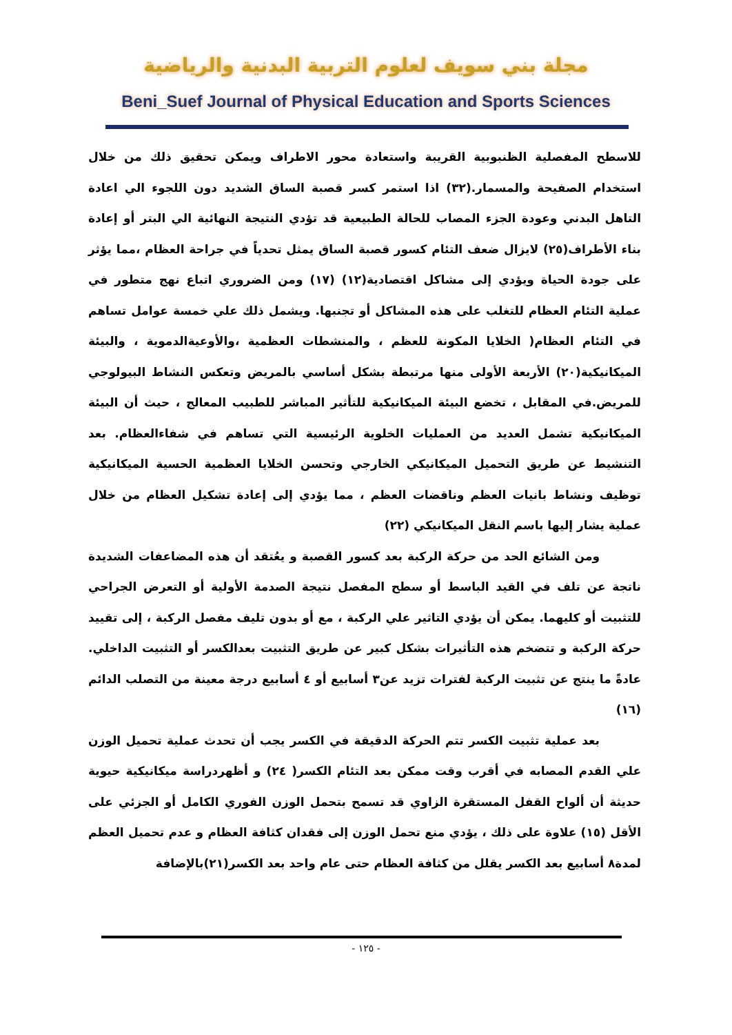مجلة بني سويف لعلوم التربية البدنية والرياضية
Beni_Suef Journal of Physical Education and Sports Sciences
للاسطح المفصلية الظنبوبية القريبة واستعادة محور الاطراف ويمكن تحقيق ذلك من خلال استخدام الصفيحة والمسمار.(٣٢) اذا استمر كسر قصبة الساق الشديد دون اللجوء الي اعادة التاهل البدني وعودة الجزء المصاب للحالة الطبيعية قد تؤدي النتيجة النهائية الي البتر أو إعادة بناء الأطراف(٢٥) لايزال ضعف التئام كسور قصبة الساق يمثل تحدياً في جراحة العظام ،مما يؤثر على جودة الحياة ويؤدي إلى مشاكل اقتصادية(١٢) (١٧) ومن الضروري اتباع نهج متطور في عملية التئام العظام للتغلب على هذه المشاكل أو تجنبها. ويشمل ذلك علي خمسة عوامل تساهم في التئام العظام( الخلايا المكونة للعظم ، والمنشطات العظمية ،والأوعيةالدموية ، والبيئة الميكانيكية(٢٠) الأربعة الأولى منها مرتبطة بشكل أساسي بالمريض وتعكس النشاط البيولوجي للمريض.في المقابل ، تخضع البيئة الميكانيكية للتأثير المباشر للطبيب المعالج ، حيث أن البيئة الميكانيكية تشمل العديد من العمليات الخلوية الرئيسية التي تساهم في شفاءالعظام. بعد التنشيط عن طريق التحميل الميكانيكي الخارجي وتحسن الخلايا العظمية الحسية الميكانيكية توظيف ونشاط بانيات العظم وناقضات العظم ، مما يؤدي إلى إعادة تشكيل العظام من خلال عملية يشار إليها باسم النقل الميكانيكي (٢٢)
ومن الشائع الحد من حركة الركبة بعد كسور القصبة و يعُتقد أن هذه المضاعفات الشديدة ناتجة عن تلف في القيد الباسط أو سطح المفصل نتيجة الصدمة الأولية أو التعرض الجراحي للتثبيت أو كليهما. يمكن أن يؤدي التاثير علي الركبة ، مع أو بدون تليف مفصل الركبة ، إلى تقييد حركة الركبة و تتضخم هذه التأثيرات بشكل كبير عن طريق التثبيت بعدالكسر أو التثبيت الداخلي. عادةً ما ينتج عن تثبيت الركبة لفترات تزيد عن٣ أسابيع أو ٤ أسابيع درجة معينة من التصلب الدائم (١٦)
بعد عملية تثبيت الكسر تتم الحركة الدقيقة في الكسر يجب أن تحدث عملية تحميل الوزن علي القدم المصابه في أقرب وقت ممكن بعد التئام الكسر( ٢٤) و أظهردراسة ميكانيكية حيوية حديثة أن ألواح القفل المستقرة الزاوي قد تسمح بتحمل الوزن الفوري الكامل أو الجزئي على الأقل (١٥) علاوة على ذلك ، يؤدي منع تحمل الوزن إلى فقدان كثافة العظام و عدم تحميل العظم لمدة٨ أسابيع بعد الكسر يقلل من كثافة العظام حتى عام واحد بعد الكسر(٢١)بالإضافة
- ١٢٥ -